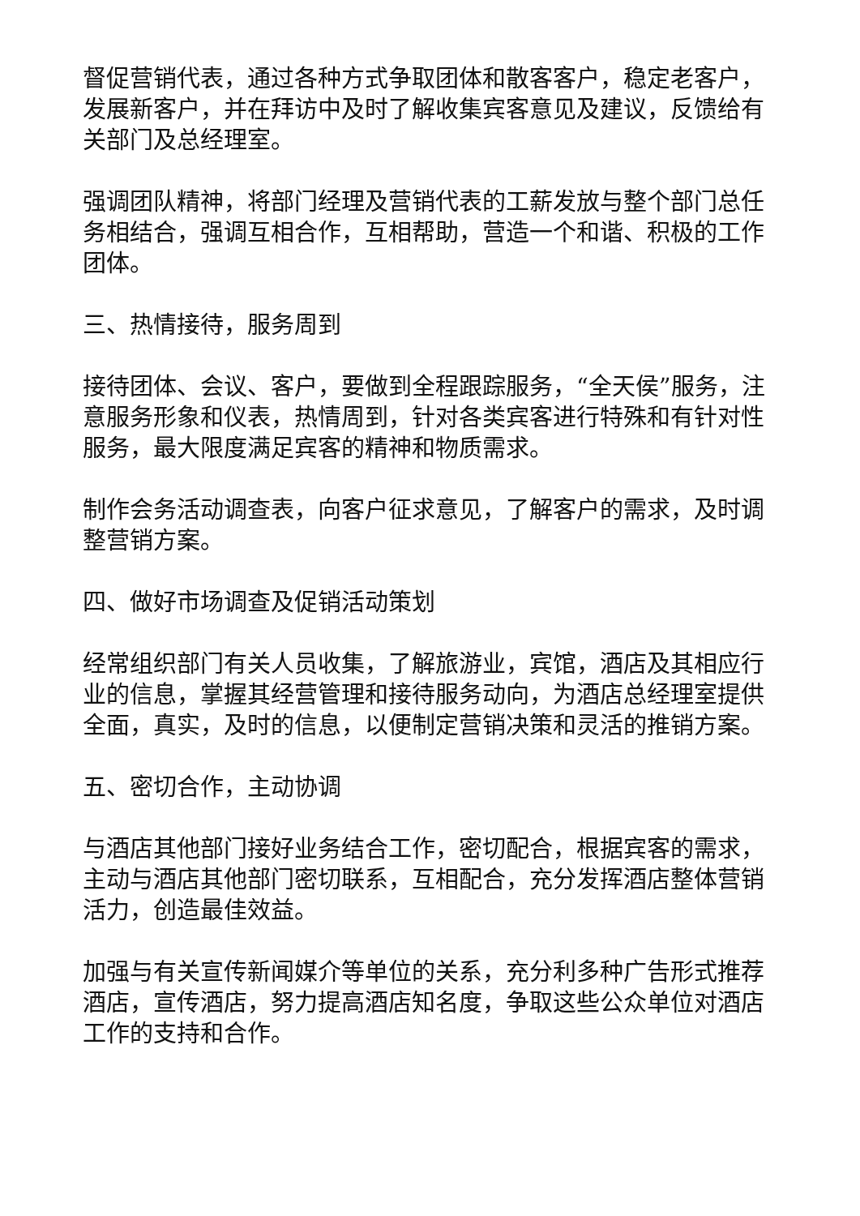督促营销代表，通过各种方式争取团体和散客客户，稳定老客户，发展新客户，并在拜访中及时了解收集宾客意见及建议，反馈给有关部门及总经理室。
强调团队精神，将部门经理及营销代表的工薪发放与整个部门总任务相结合，强调互相合作，互相帮助，营造一个和谐、积极的工作团体。
三、热情接待，服务周到
接待团体、会议、客户，要做到全程跟踪服务，“全天侯”服务，注意服务形象和仪表，热情周到，针对各类宾客进行特殊和有针对性服务，最大限度满足宾客的精神和物质需求。
制作会务活动调查表，向客户征求意见，了解客户的需求，及时调整营销方案。
四、做好市场调查及促销活动策划
经常组织部门有关人员收集，了解旅游业，宾馆，酒店及其相应行业的信息，掌握其经营管理和接待服务动向，为酒店总经理室提供全面，真实，及时的信息，以便制定营销决策和灵活的推销方案。
五、密切合作，主动协调
与酒店其他部门接好业务结合工作，密切配合，根据宾客的需求，主动与酒店其他部门密切联系，互相配合，充分发挥酒店整体营销活力，创造最佳效益。
加强与有关宣传新闻媒介等单位的关系，充分利多种广告形式推荐酒店，宣传酒店，努力提高酒店知名度，争取这些公众单位对酒店工作的支持和合作。